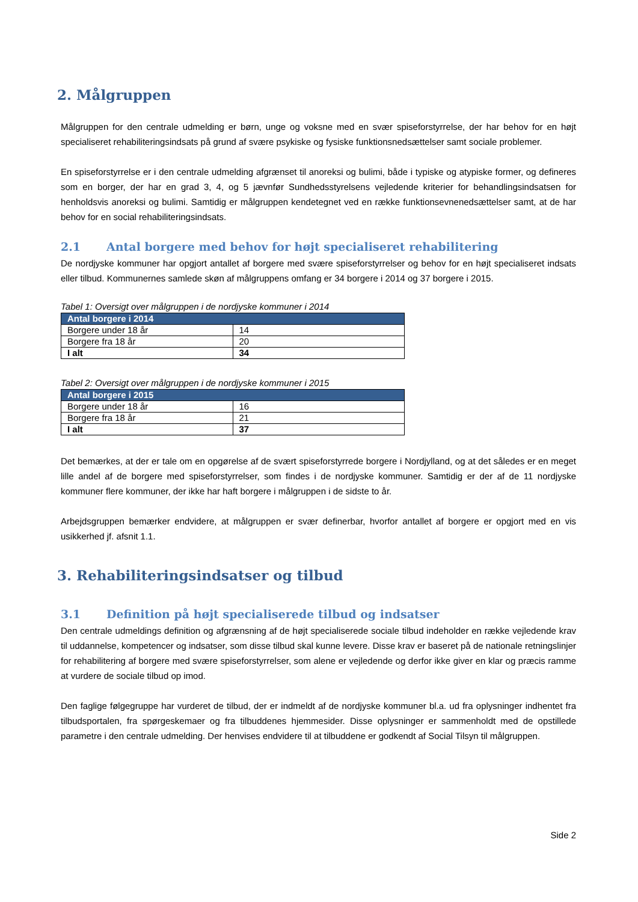2. Målgruppen
Målgruppen for den centrale udmelding er børn, unge og voksne med en svær spiseforstyrrelse, der har behov for en højt specialiseret rehabiliteringsindsats på grund af svære psykiske og fysiske funktionsnedsættelser samt sociale problemer.
En spiseforstyrrelse er i den centrale udmelding afgrænset til anoreksi og bulimi, både i typiske og atypiske former, og defineres som en borger, der har en grad 3, 4, og 5 jævnfør Sundhedsstyrelsens vejledende kriterier for behandlingsindsatsen for henholdsvis anoreksi og bulimi. Samtidig er målgruppen kendetegnet ved en række funktionsevnenedsættelser samt, at de har behov for en social rehabiliteringsindsats.
2.1 Antal borgere med behov for højt specialiseret rehabilitering
De nordjyske kommuner har opgjort antallet af borgere med svære spiseforstyrrelser og behov for en højt specialiseret indsats eller tilbud. Kommunernes samlede skøn af målgruppens omfang er 34 borgere i 2014 og 37 borgere i 2015.
Tabel 1: Oversigt over målgruppen i de nordjyske kommuner i 2014
| Antal borgere i 2014 | |
| --- | --- |
| Borgere under 18 år | 14 |
| Borgere fra 18 år | 20 |
| I alt | 34 |
Tabel 2: Oversigt over målgruppen i de nordjyske kommuner i 2015
| Antal borgere i 2015 | |
| --- | --- |
| Borgere under 18 år | 16 |
| Borgere fra 18 år | 21 |
| I alt | 37 |
Det bemærkes, at der er tale om en opgørelse af de svært spiseforstyrrede borgere i Nordjylland, og at det således er en meget lille andel af de borgere med spiseforstyrrelser, som findes i de nordjyske kommuner. Samtidig er der af de 11 nordjyske kommuner flere kommuner, der ikke har haft borgere i målgruppen i de sidste to år.
Arbejdsgruppen bemærker endvidere, at målgruppen er svær definerbar, hvorfor antallet af borgere er opgjort med en vis usikkerhed jf. afsnit 1.1.
3. Rehabiliteringsindsatser og tilbud
3.1 Definition på højt specialiserede tilbud og indsatser
Den centrale udmeldings definition og afgrænsning af de højt specialiserede sociale tilbud indeholder en række vejledende krav til uddannelse, kompetencer og indsatser, som disse tilbud skal kunne levere. Disse krav er baseret på de nationale retningslinjer for rehabilitering af borgere med svære spiseforstyrrelser, som alene er vejledende og derfor ikke giver en klar og præcis ramme at vurdere de sociale tilbud op imod.
Den faglige følgegruppe har vurderet de tilbud, der er indmeldt af de nordjyske kommuner bl.a. ud fra oplysninger indhentet fra tilbudsportalen, fra spørgeskemaer og fra tilbuddenes hjemmesider. Disse oplysninger er sammenholdt med de opstillede parametre i den centrale udmelding. Der henvises endvidere til at tilbuddene er godkendt af Social Tilsyn til målgruppen.
Side 2